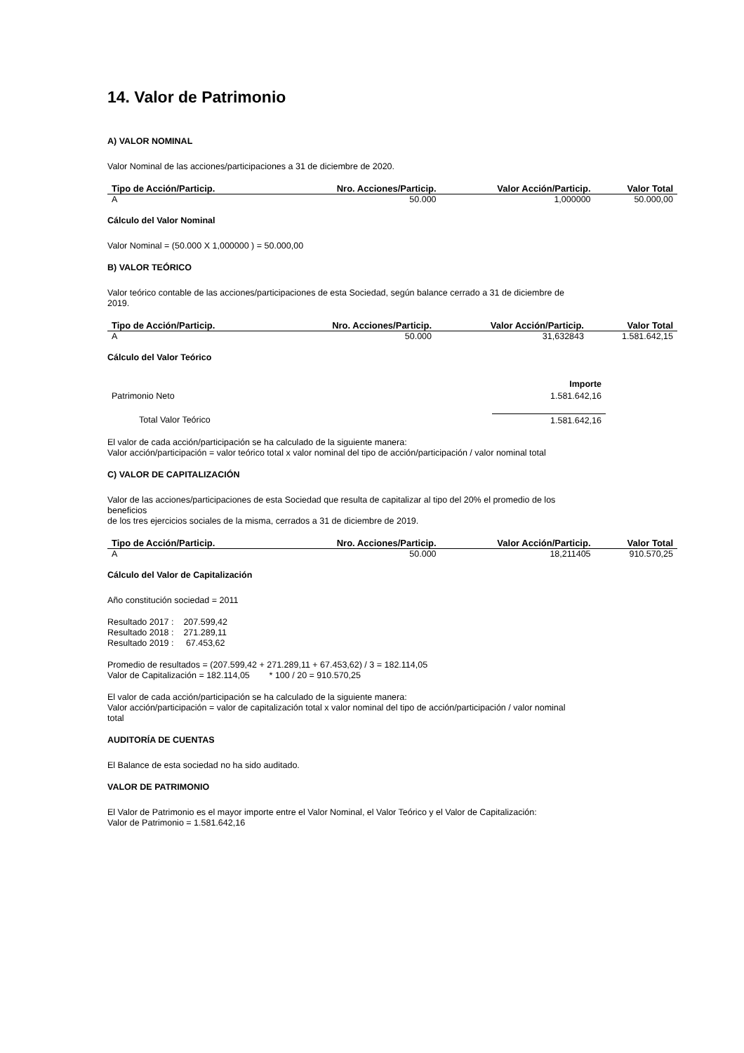14. Valor de Patrimonio
A) VALOR NOMINAL
Valor Nominal de las acciones/participaciones a 31 de diciembre de 2020.
| Tipo de Acción/Particip. | Nro. Acciones/Particip. | Valor Acción/Particip. | Valor Total |
| --- | --- | --- | --- |
| A | 50.000 | 1,000000 | 50.000,00 |
Cálculo del Valor Nominal
Valor Nominal = (50.000 X 1,000000 ) = 50.000,00
B) VALOR TEÓRICO
Valor teórico contable de las acciones/participaciones de esta Sociedad, según balance cerrado a 31 de diciembre de
2019.
| Tipo de Acción/Particip. | Nro. Acciones/Particip. | Valor Acción/Particip. | Valor Total |
| --- | --- | --- | --- |
| A | 50.000 | 31,632843 | 1.581.642,15 |
Cálculo del Valor Teórico
| | Importe |
| Patrimonio Neto | 1.581.642,16 |
| Total Valor Teórico | 1.581.642,16 |
El valor de cada acción/participación se ha calculado de la siguiente manera:
Valor acción/participación = valor teórico total x valor nominal del tipo de acción/participación / valor nominal total
C) VALOR DE CAPITALIZACIÓN
Valor de las acciones/participaciones de esta Sociedad que resulta de capitalizar al tipo del 20% el promedio de los
beneficios
de los tres ejercicios sociales de la misma, cerrados a 31 de diciembre de 2019.
| Tipo de Acción/Particip. | Nro. Acciones/Particip. | Valor Acción/Particip. | Valor Total |
| --- | --- | --- | --- |
| A | 50.000 | 18,211405 | 910.570,25 |
Cálculo del Valor de Capitalización
Año constitución sociedad = 2011
Resultado 2017 : 207.599,42
Resultado 2018 : 271.289,11
Resultado 2019 : 67.453,62
Promedio de resultados = (207.599,42 + 271.289,11 + 67.453,62) / 3 = 182.114,05
Valor de Capitalización = 182.114,05 * 100 / 20 = 910.570,25
El valor de cada acción/participación se ha calculado de la siguiente manera:
Valor acción/participación = valor de capitalización total x valor nominal del tipo de acción/participación / valor nominal
total
AUDITORÍA DE CUENTAS
El Balance de esta sociedad no ha sido auditado.
VALOR DE PATRIMONIO
El Valor de Patrimonio es el mayor importe entre el Valor Nominal, el Valor Teórico y el Valor de Capitalización:
Valor de Patrimonio = 1.581.642,16